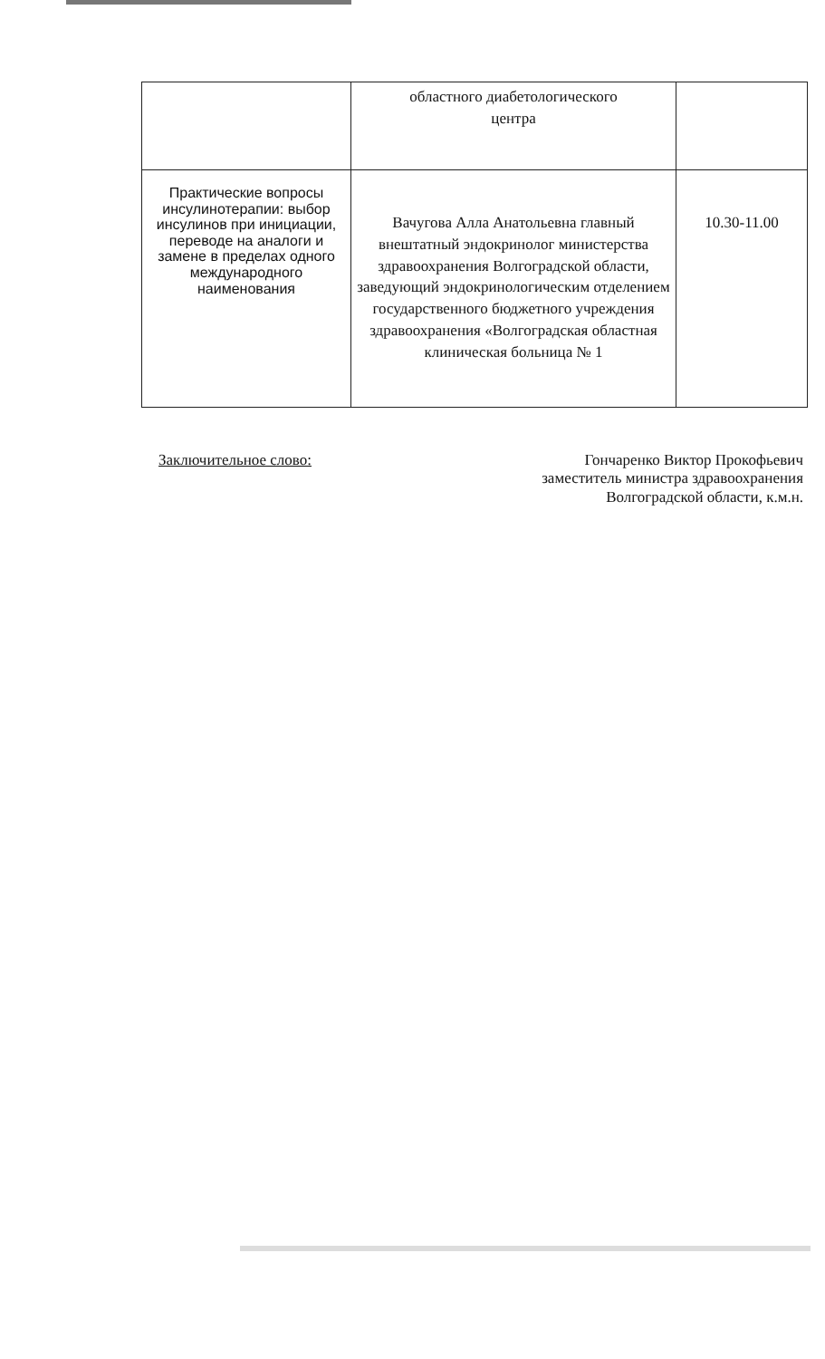| | областного диабетологического центра | |
| Практические вопросы инсулинотерапии: выбор инсулинов при инициации, переводе на аналоги и замене в пределах одного международного наименования | Вачугова Алла Анатольевна главный внештатный эндокринолог министерства здравоохранения Волгоградской области, заведующий эндокринологическим отделением государственного бюджетного учреждения здравоохранения «Волгоградская областная клиническая больница № 1 | 10.30-11.00 |
Заключительное слово: Гончаренко Виктор Прокофьевич
заместитель министра здравоохранения
Волгоградской области, к.м.н.